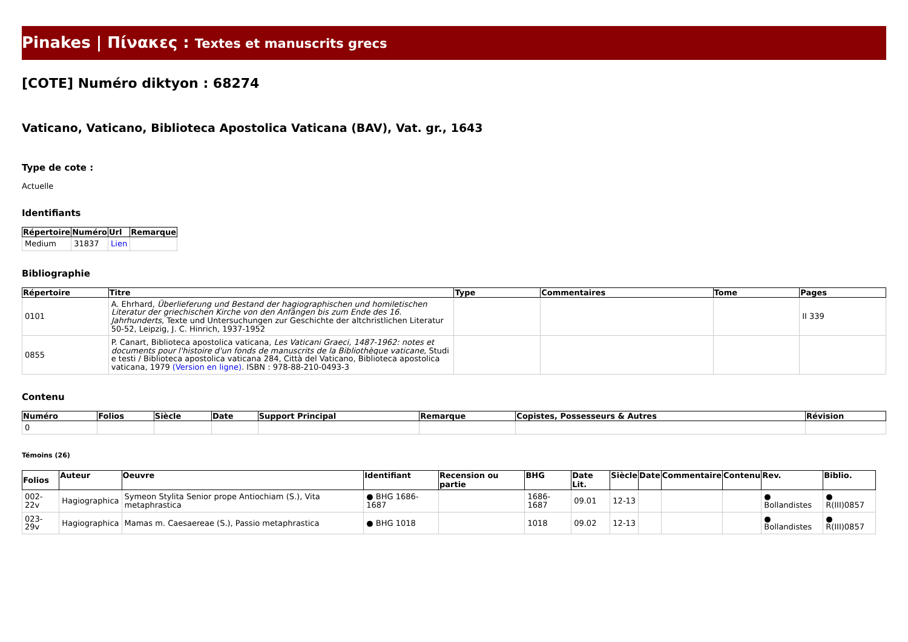Pinakes | Πίνακες : Textes et manuscrits grecs
[COTE] Numéro diktyon : 68274
Vaticano, Vaticano, Biblioteca Apostolica Vaticana (BAV), Vat. gr., 1643
Type de cote :
Actuelle
Identifiants
| Répertoire | Numéro | Url | Remarque |
| --- | --- | --- | --- |
| Medium | 31837 | Lien | |
Bibliographie
| Répertoire | Titre | Type | Commentaires | Tome | Pages |
| --- | --- | --- | --- | --- | --- |
| 0101 | A. Ehrhard, Überlieferung und Bestand der hagiographischen und homiletischen Literatur der griechischen Kirche von den Anfängen bis zum Ende des 16. Jahrhunderts , Texte und Untersuchungen zur Geschichte der altchristlichen Literatur 50-52, Leipzig, J. C. Hinrich, 1937-1952 | | | | II 339 |
| 0855 | P. Canart, Biblioteca apostolica vaticana, Les Vaticani Graeci, 1487-1962: notes et documents pour l'histoire d'un fonds de manuscrits de la Bibliothèque vaticane , Studi e testi / Biblioteca apostolica vaticana 284, Città del Vaticano, Biblioteca apostolica vaticana, 1979 (Version en ligne) . ISBN : 978-88-210-0493-3 | | | | |
Contenu
| Numéro | Folios | Siècle | Date | Support Principal | Remarque | Copistes, Possesseurs & Autres | Révision |
| --- | --- | --- | --- | --- | --- | --- | --- |
| 0 | | | | | | | |
Témoins (26)
| Folios | Auteur | Oeuvre | Identifiant | Recension ou partie | BHG | Date Lit. | Siècle | Date | Commentaire | Contenu | Rev. | Biblio. |
| --- | --- | --- | --- | --- | --- | --- | --- | --- | --- | --- | --- | --- |
| 002-22v | Hagiographica | Symeon Stylita Senior prope Antiochiam (S.), Vita metaphrastica | ● BHG 1686-1687 | | 1686-1687 | 09.01 | 12-13 | | | | ● Bollandistes | ● R(III)0857 |
| 023-29v | Hagiographica | Mamas m. Caesaereae (S.), Passio metaphrastica | ● BHG 1018 | | 1018 | 09.02 | 12-13 | | | | ● Bollandistes | ● R(III)0857 |